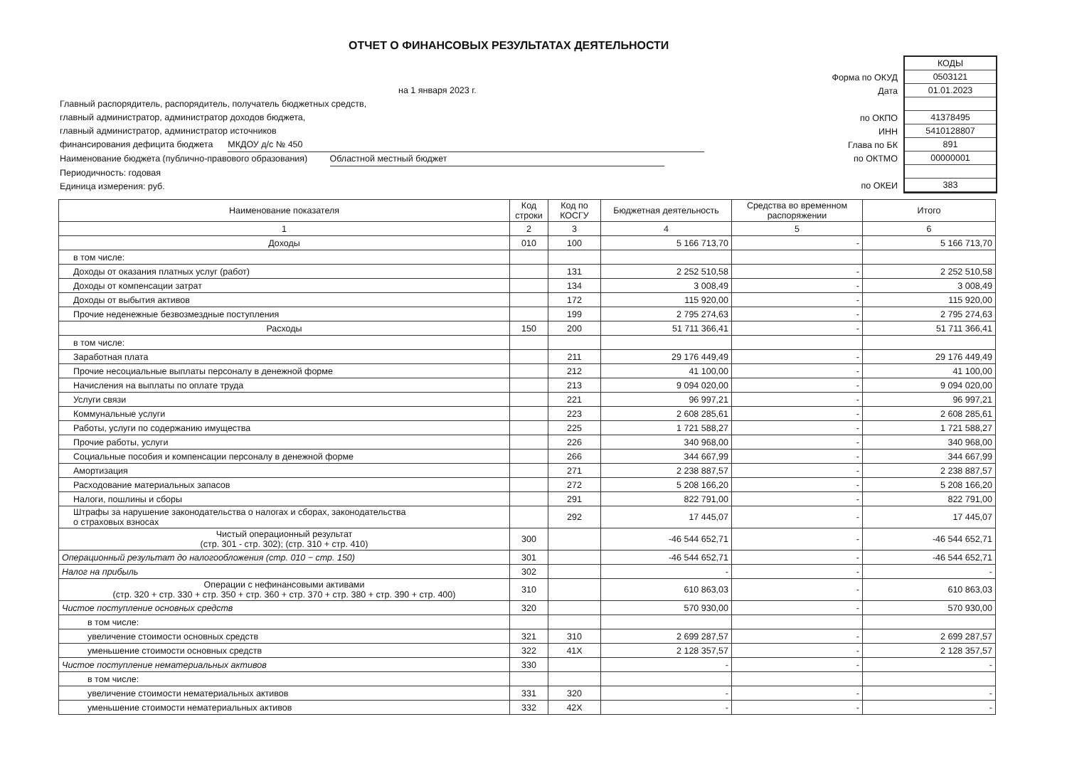ОТЧЕТ О ФИНАНСОВЫХ РЕЗУЛЬТАТАХ ДЕЯТЕЛЬНОСТИ
на 1 января 2023 г.
Главный распорядитель, распорядитель, получатель бюджетных средств,
главный администратор, администратор доходов бюджета,
главный администратор, администратор источников
финансирования дефицита бюджета МКДОУ д/с № 450
Наименование бюджета (публично-правового образования) Областной местный бюджет
Периодичность: годовая
Единица измерения: руб.
Форма по ОКУД
Дата
по ОКПО
ИНН
Глава по БК
по ОКТМО
по ОКЕИ
КОДЫ
0503121
01.01.2023
41378495
5410128807
891
00000001
383
| Наименование показателя | Код строки | Код по КОСГУ | Бюджетная деятельность | Средства во временном распоряжении | Итого |
| --- | --- | --- | --- | --- | --- |
| 1 | 2 | 3 | 4 | 5 | 6 |
| Доходы | 010 | 100 | 5 166 713,70 | - | 5 166 713,70 |
| в том числе: | | | | | |
| Доходы от оказания платных услуг (работ) | | 131 | 2 252 510,58 | - | 2 252 510,58 |
| Доходы от компенсации затрат | | 134 | 3 008,49 | - | 3 008,49 |
| Доходы от выбытия активов | | 172 | 115 920,00 | - | 115 920,00 |
| Прочие неденежные безвозмездные поступления | | 199 | 2 795 274,63 | - | 2 795 274,63 |
| Расходы | 150 | 200 | 51 711 366,41 | - | 51 711 366,41 |
| в том числе: | | | | | |
| Заработная плата | | 211 | 29 176 449,49 | - | 29 176 449,49 |
| Прочие несоциальные выплаты персоналу в денежной форме | | 212 | 41 100,00 | - | 41 100,00 |
| Начисления на выплаты по оплате труда | | 213 | 9 094 020,00 | - | 9 094 020,00 |
| Услуги связи | | 221 | 96 997,21 | - | 96 997,21 |
| Коммунальные услуги | | 223 | 2 608 285,61 | - | 2 608 285,61 |
| Работы, услуги по содержанию имущества | | 225 | 1 721 588,27 | - | 1 721 588,27 |
| Прочие работы, услуги | | 226 | 340 968,00 | - | 340 968,00 |
| Социальные пособия и компенсации персоналу в денежной форме | | 266 | 344 667,99 | - | 344 667,99 |
| Амортизация | | 271 | 2 238 887,57 | - | 2 238 887,57 |
| Расходование материальных запасов | | 272 | 5 208 166,20 | - | 5 208 166,20 |
| Налоги, пошлины и сборы | | 291 | 822 791,00 | - | 822 791,00 |
| Штрафы за нарушение законодательства о налогах и сборах, законодательства о страховых взносах | | 292 | 17 445,07 | - | 17 445,07 |
| Чистый операционный результат (стр. 301 - стр. 302); (стр. 310 + стр. 410) | 300 | | -46 544 652,71 | - | -46 544 652,71 |
| Операционный результат до налогообложения (стр. 010 − стр. 150) | 301 | | -46 544 652,71 | - | -46 544 652,71 |
| Налог на прибыль | 302 | | - | - | - |
| Операции с нефинансовыми активами (стр. 320 + стр. 330 + стр. 350 + стр. 360 + стр. 370 + стр. 380 + стр. 390 + стр. 400) | 310 | | 610 863,03 | - | 610 863,03 |
| Чистое поступление основных средств | 320 | | 570 930,00 | - | 570 930,00 |
| в том числе: | | | | | |
| увеличение стоимости основных средств | 321 | 310 | 2 699 287,57 | - | 2 699 287,57 |
| уменьшение стоимости основных средств | 322 | 41X | 2 128 357,57 | - | 2 128 357,57 |
| Чистое поступление нематериальных активов | 330 | | - | - | - |
| в том числе: | | | | | |
| увеличение стоимости нематериальных активов | 331 | 320 | - | - | - |
| уменьшение стоимости нематериальных активов | 332 | 42X | - | - | - |